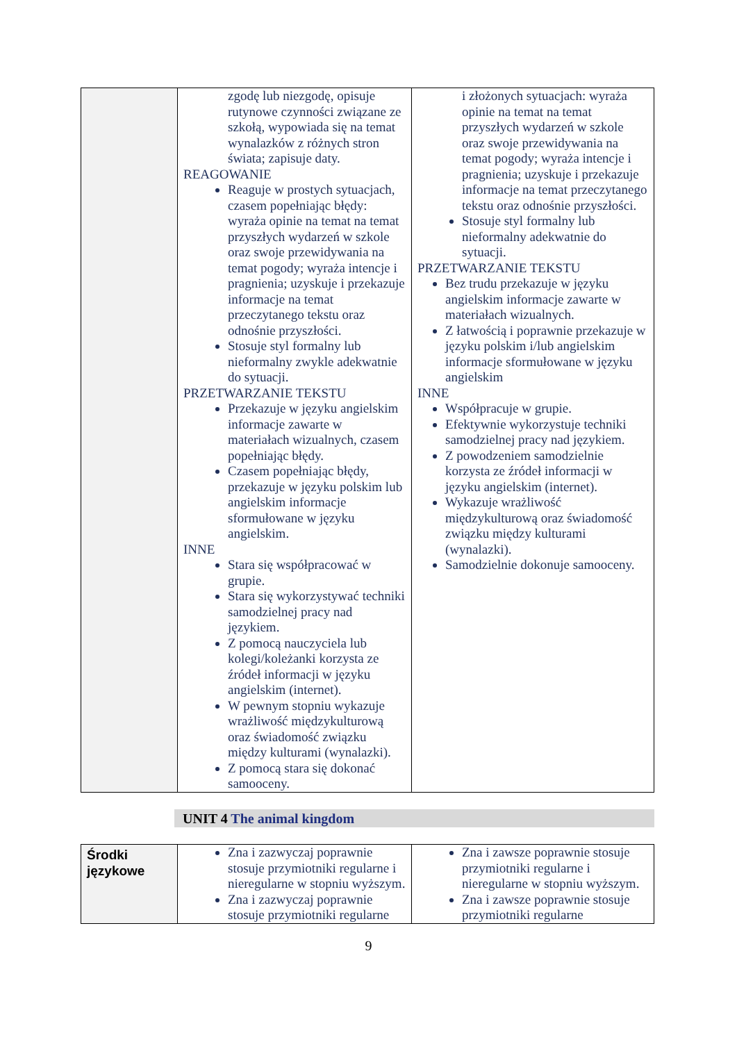| | zgodę lub niezgodę, opisuje rutynowe czynności związane ze szkołą, wypowiada się na temat wynalazków z różnych stron świata; zapisuje daty. REAGOWANIE Reaguje w prostych sytuacjach, czasem popełniając błędy: wyraża opinie na temat na temat przyszłych wydarzeń w szkole oraz swoje przewidywania na temat pogody; wyraża intencje i pragnienia; uzyskuje i przekazuje informacje na temat przeczytanego tekstu oraz odnośnie przyszłości. Stosuje styl formalny lub nieformalny zwykle adekwatnie do sytuacji. PRZETWARZANIE TEKSTU Przekazuje w języku angielskim informacje zawarte w materiałach wizualnych, czasem popełniając błędy. Czasem popełniając błędy, przekazuje w języku polskim lub angielskim informacje sformułowane w języku angielskim. INNE Stara się współpracować w grupie. Stara się wykorzystywać techniki samodzielnej pracy nad językiem. Z pomocą nauczyciela lub kolegi/koleżanki korzysta ze źródeł informacji w języku angielskim (internet). W pewnym stopniu wykazuje wrażliwość międzykulturową oraz świadomość związku między kulturami (wynalazki). Z pomocą stara się dokonać samooceny. | i złożonych sytuacjach: wyraża opinie na temat na temat przyszłych wydarzeń w szkole oraz swoje przewidywania na temat pogody; wyraża intencje i pragnienia; uzyskuje i przekazuje informacje na temat przeczytanego tekstu oraz odnośnie przyszłości. Stosuje styl formalny lub nieformalny adekwatnie do sytuacji. PRZETWARZANIE TEKSTU Bez trudu przekazuje w języku angielskim informacje zawarte w materiałach wizualnych. Z łatwością i poprawnie przekazuje w języku polskim i/lub angielskim informacje sformułowane w języku angielskim INNE Współpracuje w grupie. Efektywnie wykorzystuje techniki samodzielnej pracy nad językiem. Z powodzeniem samodzielnie korzysta ze źródeł informacji w języku angielskim (internet). Wykazuje wrażliwość międzykulturową oraz świadomość związku między kulturami (wynalazki). Samodzielnie dokonuje samooceny. |
UNIT 4 The animal kingdom
| Środki językowe | Zna i zazwyczaj poprawnie stosuje przymiotniki regularne i nieregularne w stopniu wyższym. Zna i zazwyczaj poprawnie stosuje przymiotniki regularne | Zna i zawsze poprawnie stosuje przymiotniki regularne i nieregularne w stopniu wyższym. Zna i zawsze poprawnie stosuje przymiotniki regularne |
9